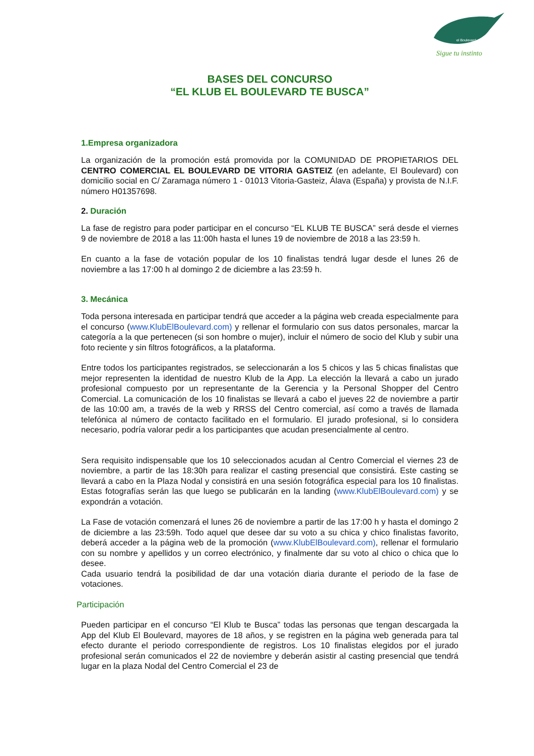el Boulevard
Sigue tu instinto
BASES DEL CONCURSO
“EL KLUB EL BOULEVARD TE BUSCA”
1.Empresa organizadora
La organización de la promoción está promovida por la COMUNIDAD DE PROPIETARIOS DEL CENTRO COMERCIAL EL BOULEVARD DE VITORIA GASTEIZ (en adelante, El Boulevard) con domicilio social en C/ Zaramaga número 1 - 01013 Vitoria-Gasteiz, Álava (España) y provista de N.I.F. número H01357698.
2. Duración
La fase de registro para poder participar en el concurso “EL KLUB TE BUSCA” será desde el viernes 9 de noviembre de 2018 a las 11:00h hasta el lunes 19 de noviembre de 2018 a las 23:59 h.
En cuanto a la fase de votación popular de los 10 finalistas tendrá lugar desde el lunes 26 de noviembre a las 17:00 h al domingo 2 de diciembre a las 23:59 h.
3. Mecánica
Toda persona interesada en participar tendrá que acceder a la página web creada especialmente para el concurso (www.KlubElBoulevard.com) y rellenar el formulario con sus datos personales, marcar la categoría a la que pertenecen (si son hombre o mujer), incluir el número de socio del Klub y subir una foto reciente y sin filtros fotográficos, a la plataforma.
Entre todos los participantes registrados, se seleccionarán a los 5 chicos y las 5 chicas finalistas que mejor representen la identidad de nuestro Klub de la App. La elección la llevará a cabo un jurado profesional compuesto por un representante de la Gerencia y la Personal Shopper del Centro Comercial. La comunicación de los 10 finalistas se llevará a cabo el jueves 22 de noviembre a partir de las 10:00 am, a través de la web y RRSS del Centro comercial, así como a través de llamada telefónica al número de contacto facilitado en el formulario. El jurado profesional, si lo considera necesario, podría valorar pedir a los participantes que acudan presencialmente al centro.
Sera requisito indispensable que los 10 seleccionados acudan al Centro Comercial el viernes 23 de noviembre, a partir de las 18:30h para realizar el casting presencial que consistirá. Este casting se llevará a cabo en la Plaza Nodal y consistirá en una sesión fotográfica especial para los 10 finalistas. Estas fotografías serán las que luego se publicarán en la landing (www.KlubElBoulevard.com) y se expondrán a votación.
La Fase de votación comenzará el lunes 26 de noviembre a partir de las 17:00 h y hasta el domingo 2 de diciembre a las 23:59h. Todo aquel que desee dar su voto a su chica y chico finalistas favorito, deberá acceder a la página web de la promoción (www.KlubElBoulevard.com), rellenar el formulario con su nombre y apellidos y un correo electrónico, y finalmente dar su voto al chico o chica que lo desee.
Cada usuario tendrá la posibilidad de dar una votación diaria durante el periodo de la fase de votaciones.
Participación
Pueden participar en el concurso “El Klub te Busca” todas las personas que tengan descargada la App del Klub El Boulevard, mayores de 18 años, y se registren en la página web generada para tal efecto durante el periodo correspondiente de registros. Los 10 finalistas elegidos por el jurado profesional serán comunicados el 22 de noviembre y deberán asistir al casting presencial que tendrá lugar en la plaza Nodal del Centro Comercial el 23 de